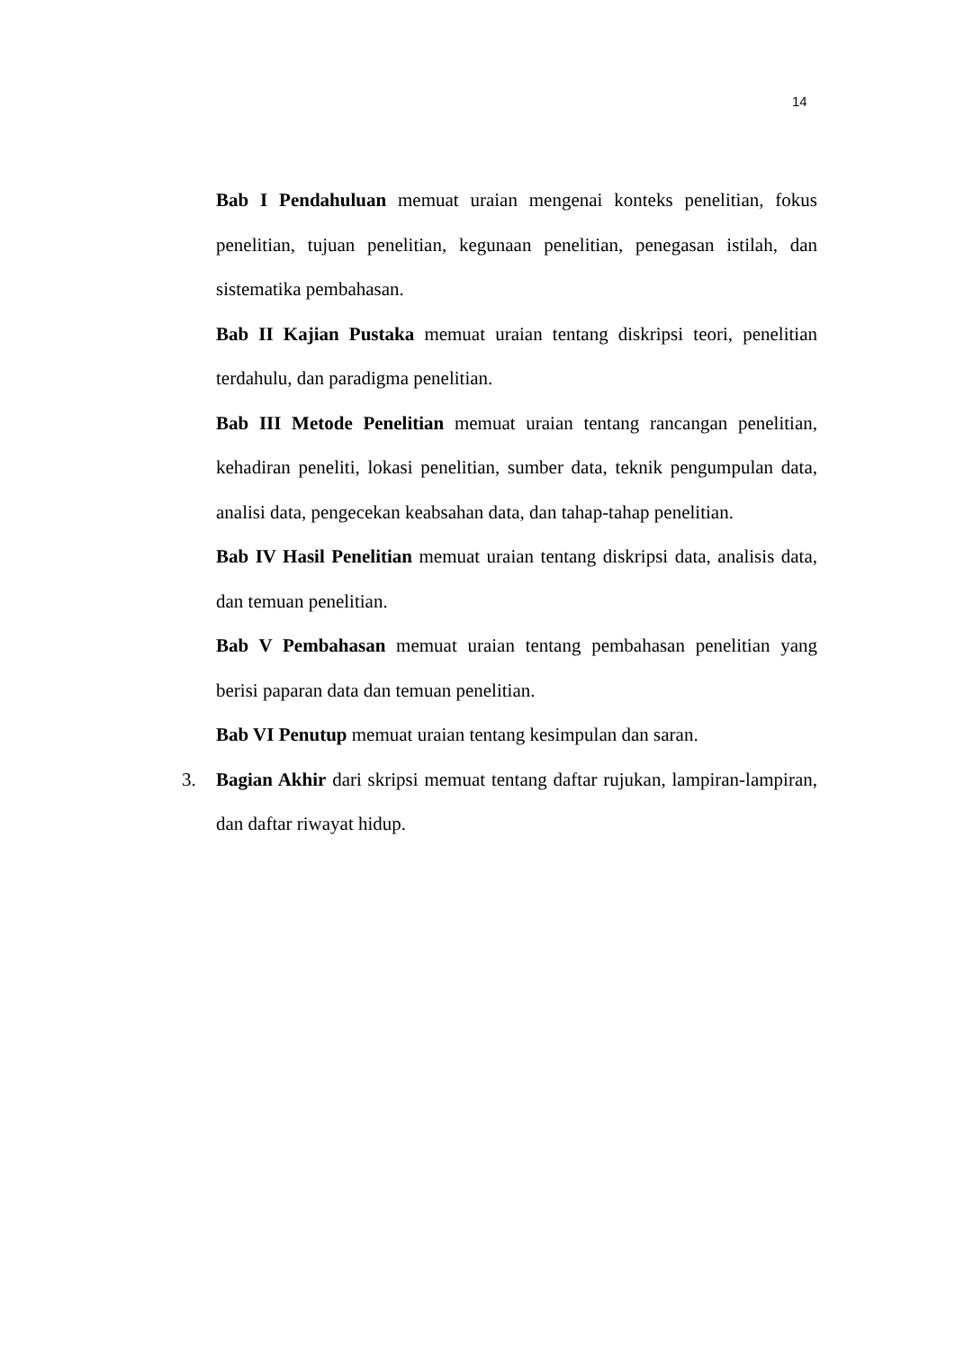14
Bab I Pendahuluan memuat uraian mengenai konteks penelitian, fokus penelitian, tujuan penelitian, kegunaan penelitian, penegasan istilah, dan sistematika pembahasan.
Bab II Kajian Pustaka memuat uraian tentang diskripsi teori, penelitian terdahulu, dan paradigma penelitian.
Bab III Metode Penelitian memuat uraian tentang rancangan penelitian, kehadiran peneliti, lokasi penelitian, sumber data, teknik pengumpulan data, analisi data, pengecekan keabsahan data, dan tahap-tahap penelitian.
Bab IV Hasil Penelitian memuat uraian tentang diskripsi data, analisis data, dan temuan penelitian.
Bab V Pembahasan memuat uraian tentang pembahasan penelitian yang berisi paparan data dan temuan penelitian.
Bab VI Penutup memuat uraian tentang kesimpulan dan saran.
3. Bagian Akhir dari skripsi memuat tentang daftar rujukan, lampiran-lampiran, dan daftar riwayat hidup.